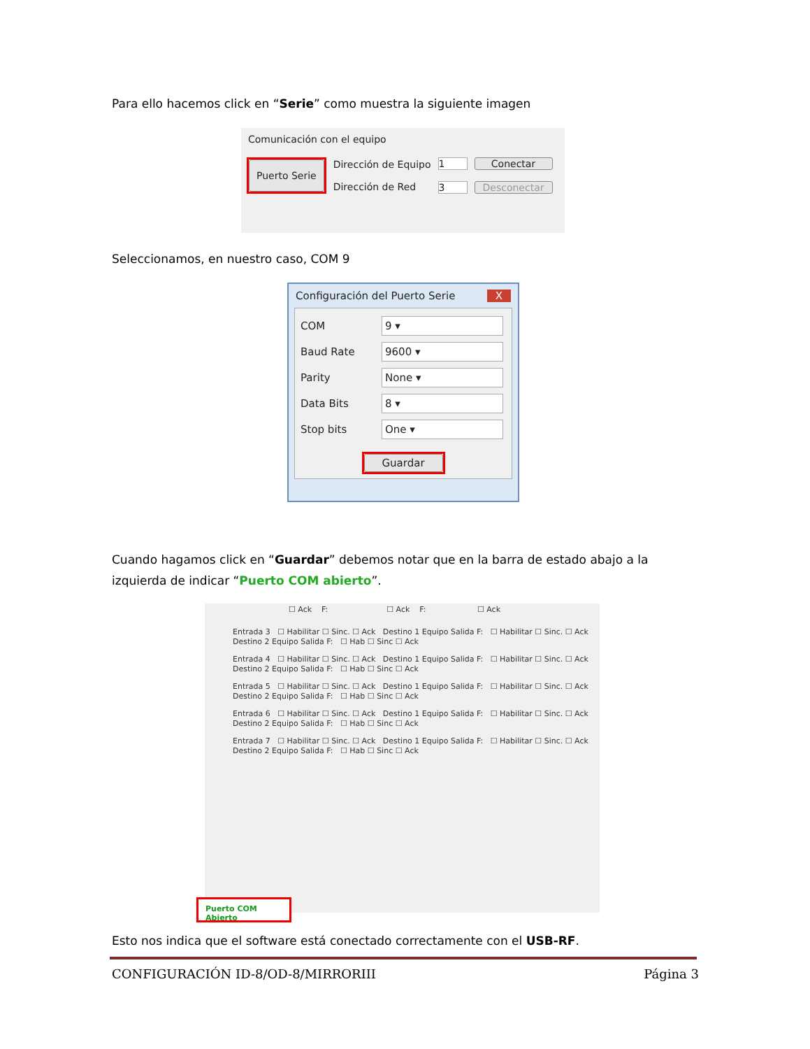Para ello hacemos click en “Serie” como muestra la siguiente imagen
Comunicación con el equipo
Puerto Serie
Dirección de Equipo
Dirección de Red
1
3
Conectar
Desconectar
Seleccionamos, en nuestro caso, COM 9
Configuración del Puerto Serie X
COM 9 ▾
Baud Rate 9600 ▾
Parity None ▾
Data Bits 8 ▾
Stop bits One ▾
Guardar
Cuando hagamos click en “Guardar” debemos notar que en la barra de estado abajo a la izquierda de indicar “Puerto COM abierto”.
☐ Ack F: ☐ Ack F: ☐ Ack
Entrada 3 ☐ Habilitar ☐ Sinc. ☐ Ack Destino 1 Equipo Salida F: ☐ Habilitar ☐ Sinc. ☐ Ack Destino 2 Equipo Salida F: ☐ Hab ☐ Sinc ☐ Ack
Entrada 4 ☐ Habilitar ☐ Sinc. ☐ Ack Destino 1 Equipo Salida F: ☐ Habilitar ☐ Sinc. ☐ Ack Destino 2 Equipo Salida F: ☐ Hab ☐ Sinc ☐ Ack
Entrada 5 ☐ Habilitar ☐ Sinc. ☐ Ack Destino 1 Equipo Salida F: ☐ Habilitar ☐ Sinc. ☐ Ack Destino 2 Equipo Salida F: ☐ Hab ☐ Sinc ☐ Ack
Entrada 6 ☐ Habilitar ☐ Sinc. ☐ Ack Destino 1 Equipo Salida F: ☐ Habilitar ☐ Sinc. ☐ Ack Destino 2 Equipo Salida F: ☐ Hab ☐ Sinc ☐ Ack
Entrada 7 ☐ Habilitar ☐ Sinc. ☐ Ack Destino 1 Equipo Salida F: ☐ Habilitar ☐ Sinc. ☐ Ack Destino 2 Equipo Salida F: ☐ Hab ☐ Sinc ☐ Ack
Puerto COM Abierto
Esto nos indica que el software está conectado correctamente con el USB-RF.
CONFIGURACIÓN ID-8/OD-8/MIRRORIII Página 3